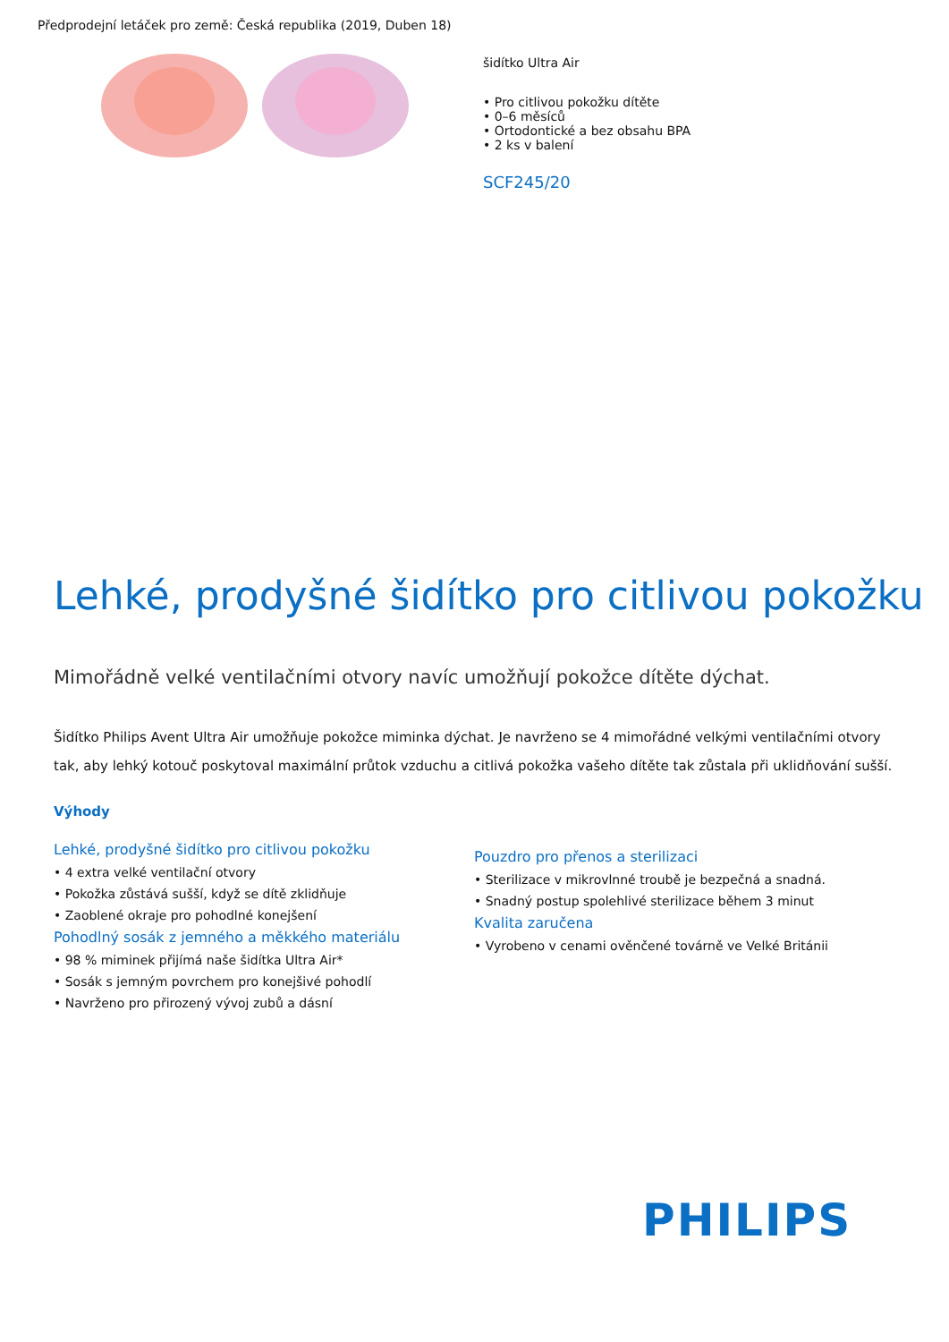Předprodejní letáček pro země: Česká republika (2019, Duben 18)
šidítko Ultra Air
• Pro citlivou pokožku dítěte
• 0–6 měsíců
• Ortodontické a bez obsahu BPA
• 2 ks v balení
SCF245/20
Lehké, prodyšné šidítko pro citlivou pokožku
Mimořádně velké ventilačními otvory navíc umožňují pokožce dítěte dýchat.
Šidítko Philips Avent Ultra Air umožňuje pokožce miminka dýchat. Je navrženo se 4 mimořádné velkými ventilačními otvory tak, aby lehký kotouč poskytoval maximální průtok vzduchu a citlivá pokožka vašeho dítěte tak zůstala při uklidňování sušší.
Výhody
Lehké, prodyšné šidítko pro citlivou pokožku
• 4 extra velké ventilační otvory
• Pokožka zůstává sušší, když se dítě zklidňuje
• Zaoblené okraje pro pohodlné konejšení
Pohodlný sosák z jemného a měkkého materiálu
• 98 % miminek přijímá naše šidítka Ultra Air*
• Sosák s jemným povrchem pro konejšivé pohodlí
• Navrženo pro přirozený vývoj zubů a dásní
Pouzdro pro přenos a sterilizaci
• Sterilizace v mikrovlnné troubě je bezpečná a snadná.
• Snadný postup spolehlivé sterilizace během 3 minut
Kvalita zaručena
• Vyrobeno v cenami ověnčené továrně ve Velké Británii
PHILIPS